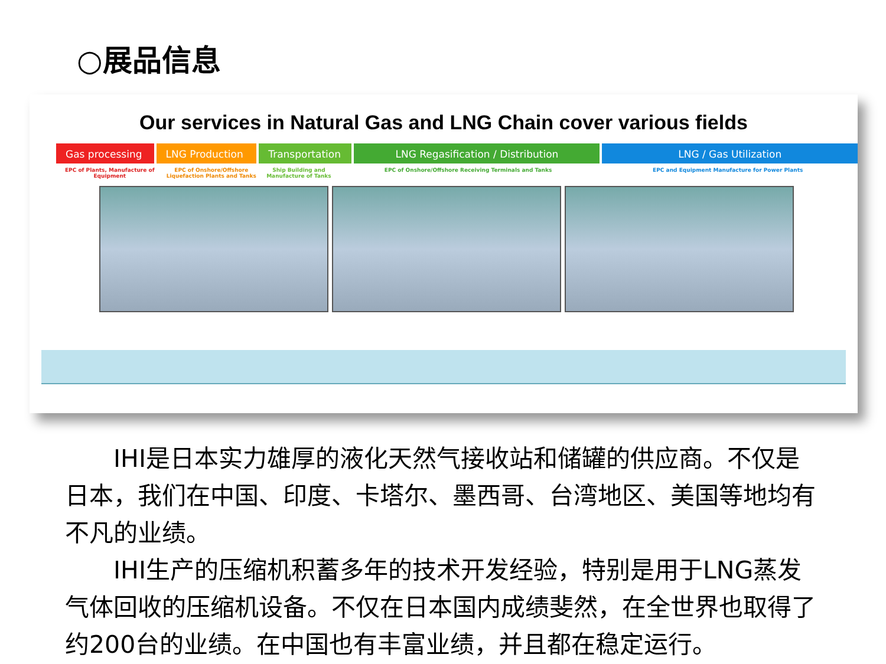○展品信息
Our services in Natural Gas and LNG Chain cover various fields
Gas processing LNG Production Transportation LNG Regasification / Distribution LNG / Gas Utilization
EPC of Plants, Manufacture of Equipment
EPC of Onshore/Offshore Liquefaction Plants and Tanks
Ship Building and Manufacture of Tanks
EPC of Onshore/Offshore Receiving Terminals and Tanks EPC and Equipment Manufacture for Power Plants
　　IHI是日本实力雄厚的液化天然气接收站和储罐的供应商。不仅是日本，我们在中国、印度、卡塔尔、墨西哥、台湾地区、美国等地均有不凡的业绩。
　　IHI生产的压缩机积蓄多年的技术开发经验，特别是用于LNG蒸发气体回收的压缩机设备。不仅在日本国内成绩斐然，在全世界也取得了约200台的业绩。在中国也有丰富业绩，并且都在稳定运行。